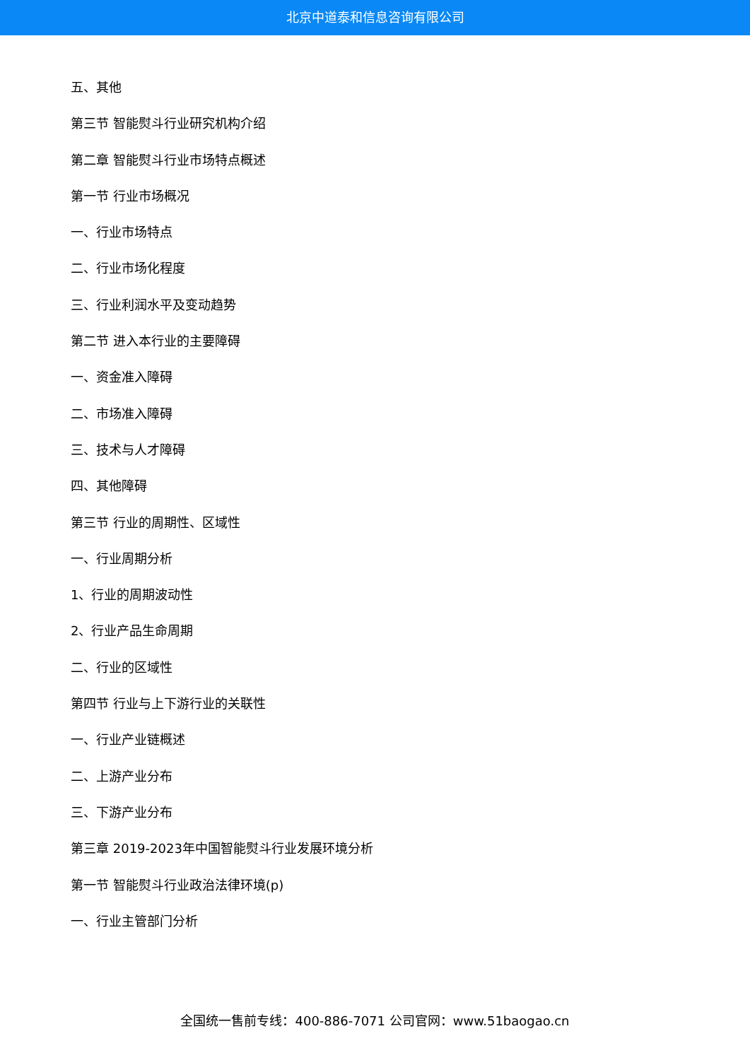北京中道泰和信息咨询有限公司
五、其他
第三节 智能熨斗行业研究机构介绍
第二章 智能熨斗行业市场特点概述
第一节 行业市场概况
一、行业市场特点
二、行业市场化程度
三、行业利润水平及变动趋势
第二节 进入本行业的主要障碍
一、资金准入障碍
二、市场准入障碍
三、技术与人才障碍
四、其他障碍
第三节 行业的周期性、区域性
一、行业周期分析
1、行业的周期波动性
2、行业产品生命周期
二、行业的区域性
第四节 行业与上下游行业的关联性
一、行业产业链概述
二、上游产业分布
三、下游产业分布
第三章 2019-2023年中国智能熨斗行业发展环境分析
第一节 智能熨斗行业政治法律环境(p)
一、行业主管部门分析
全国统一售前专线：400-886-7071 公司官网：www.51baogao.cn